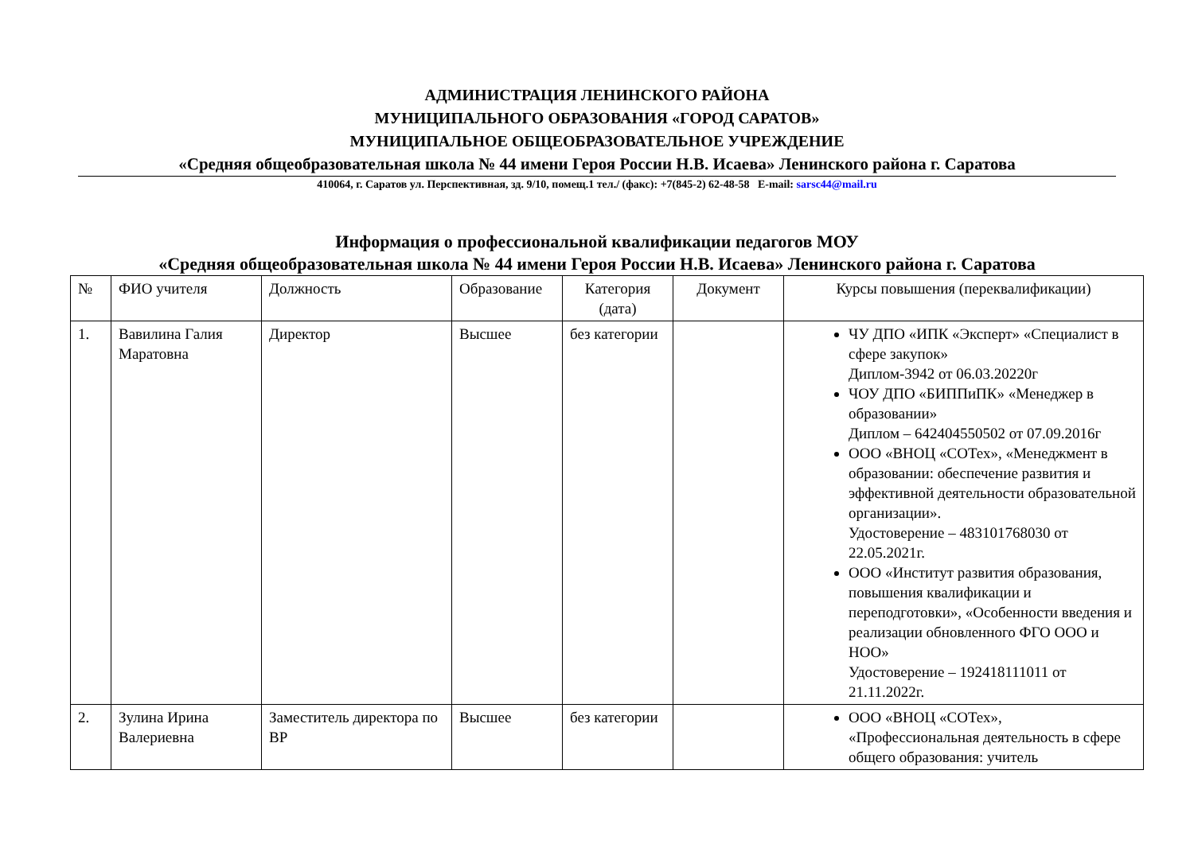АДМИНИСТРАЦИЯ ЛЕНИНСКОГО РАЙОНА
МУНИЦИПАЛЬНОГО ОБРАЗОВАНИЯ «ГОРОД САРАТОВ»
МУНИЦИПАЛЬНОЕ ОБЩЕОБРАЗОВАТЕЛЬНОЕ УЧРЕЖДЕНИЕ
«Средняя общеобразовательная школа № 44 имени Героя России Н.В. Исаева» Ленинского района г. Саратова
410064, г. Саратов ул. Перспективная, зд. 9/10, помещ.1 тел./ (факс): +7(845-2) 62-48-58 E-mail: sarsc44@mail.ru
Информация о профессиональной квалификации педагогов МОУ
«Средняя общеобразовательная школа № 44 имени Героя России Н.В. Исаева» Ленинского района г. Саратова
| № | ФИО учителя | Должность | Образование | Категория (дата) | Документ | Курсы повышения (переквалификации) |
| --- | --- | --- | --- | --- | --- | --- |
| 1. | Вавилина Галия Маратовна | Директор | Высшее | без категории | | ЧУ ДПО «ИПК «Эксперт» «Специалист в сфере закупок» Диплом-3942 от 06.03.20220г ЧОУ ДПО «БИППиПК» «Менеджер в образовании» Диплом – 642404550502 от 07.09.2016г ООО «ВНОЦ «СОТех», «Менеджмент в образовании: обеспечение развития и эффективной деятельности образовательной организации». Удостоверение – 483101768030 от 22.05.2021г. ООО «Институт развития образования, повышения квалификации и переподготовки», «Особенности введения и реализации обновленного ФГО ООО и НОО» Удостоверение – 192418111011 от 21.11.2022г. |
| 2. | Зулина Ирина Валериевна | Заместитель директора по ВР | Высшее | без категории | | ООО «ВНОЦ «СОТех», «Профессиональная деятельность в сфере общего образования: учитель |